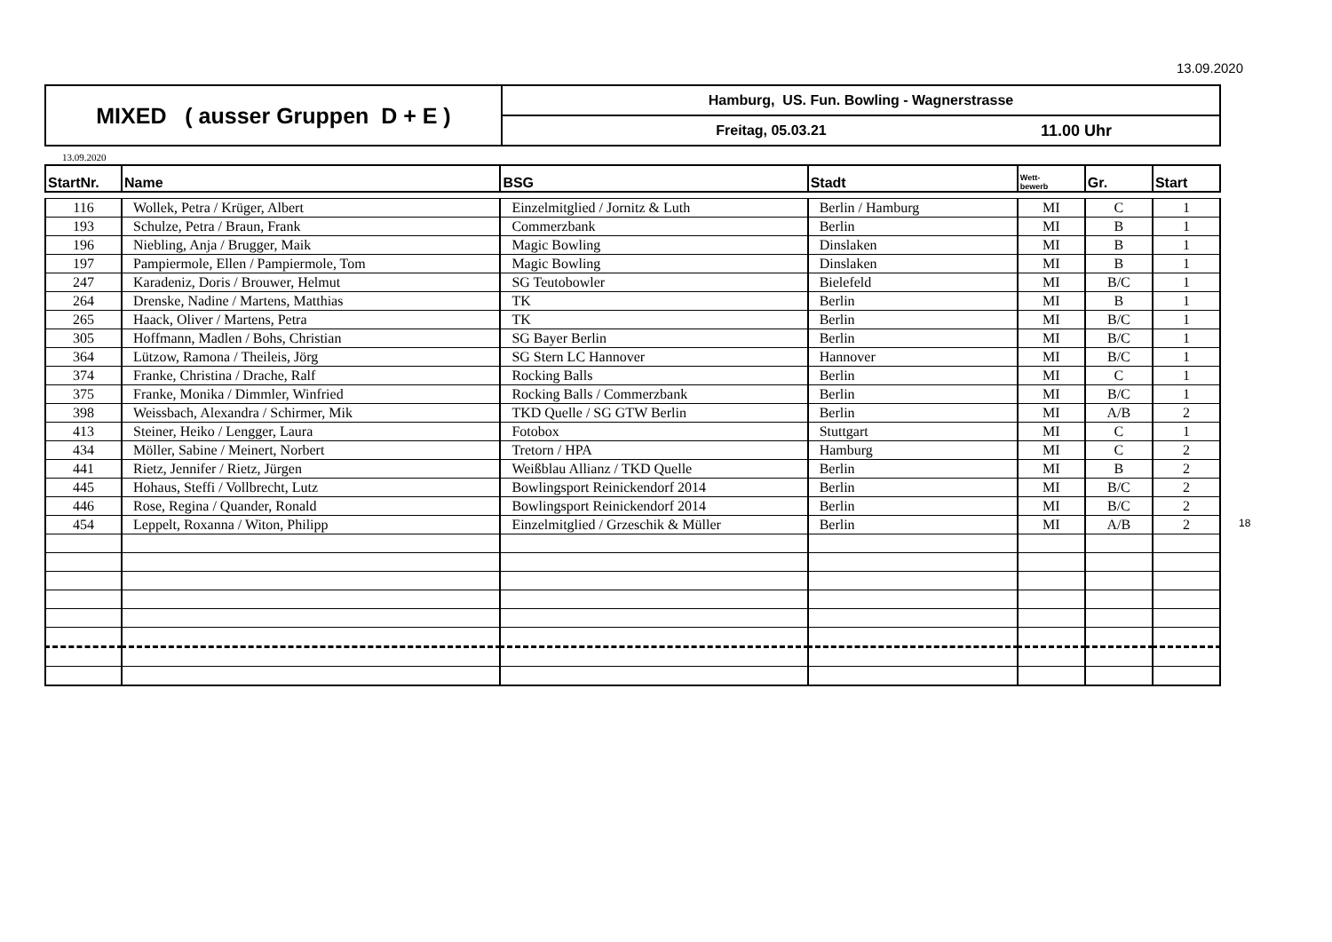13.09.2020
| MIXED ( ausser Gruppen D + E ) | Hamburg, US. Fun. Bowling - Wagnerstrasse | |
| | Freitag, 05.03.21 | 11.00 Uhr |
13.09.2020
| StartNr. | Name | BSG | Stadt | Wett- bewerb | Gr. | Start |
| --- | --- | --- | --- | --- | --- | --- |
| 116 | Wollek, Petra / Krüger, Albert | Einzelmitglied / Jornitz & Luth | Berlin / Hamburg | MI | C | 1 |
| 193 | Schulze, Petra / Braun, Frank | Commerzbank | Berlin | MI | B | 1 |
| 196 | Niebling, Anja / Brugger, Maik | Magic Bowling | Dinslaken | MI | B | 1 |
| 197 | Pampiermole, Ellen / Pampiermole, Tom | Magic Bowling | Dinslaken | MI | B | 1 |
| 247 | Karadeniz, Doris / Brouwer, Helmut | SG Teutobowler | Bielefeld | MI | B/C | 1 |
| 264 | Drenske, Nadine / Martens, Matthias | TK | Berlin | MI | B | 1 |
| 265 | Haack, Oliver / Martens, Petra | TK | Berlin | MI | B/C | 1 |
| 305 | Hoffmann, Madlen / Bohs, Christian | SG Bayer Berlin | Berlin | MI | B/C | 1 |
| 364 | Lützow, Ramona / Theileis, Jörg | SG Stern LC Hannover | Hannover | MI | B/C | 1 |
| 374 | Franke, Christina / Drache, Ralf | Rocking Balls | Berlin | MI | C | 1 |
| 375 | Franke, Monika / Dimmler, Winfried | Rocking Balls / Commerzbank | Berlin | MI | B/C | 1 |
| 398 | Weissbach, Alexandra / Schirmer, Mik | TKD Quelle / SG GTW Berlin | Berlin | MI | A/B | 2 |
| 413 | Steiner, Heiko / Lengger, Laura | Fotobox | Stuttgart | MI | C | 1 |
| 434 | Möller, Sabine / Meinert, Norbert | Tretorn / HPA | Hamburg | MI | C | 2 |
| 441 | Rietz, Jennifer / Rietz, Jürgen | Weißblau Allianz / TKD Quelle | Berlin | MI | B | 2 |
| 445 | Hohaus, Steffi / Vollbrecht, Lutz | Bowlingsport Reinickendorf 2014 | Berlin | MI | B/C | 2 |
| 446 | Rose, Regina / Quander, Ronald | Bowlingsport Reinickendorf 2014 | Berlin | MI | B/C | 2 |
| 454 | Leppelt, Roxanna / Witon, Philipp | Einzelmitglied / Grzeschik & Müller | Berlin | MI | A/B | 2 18 |